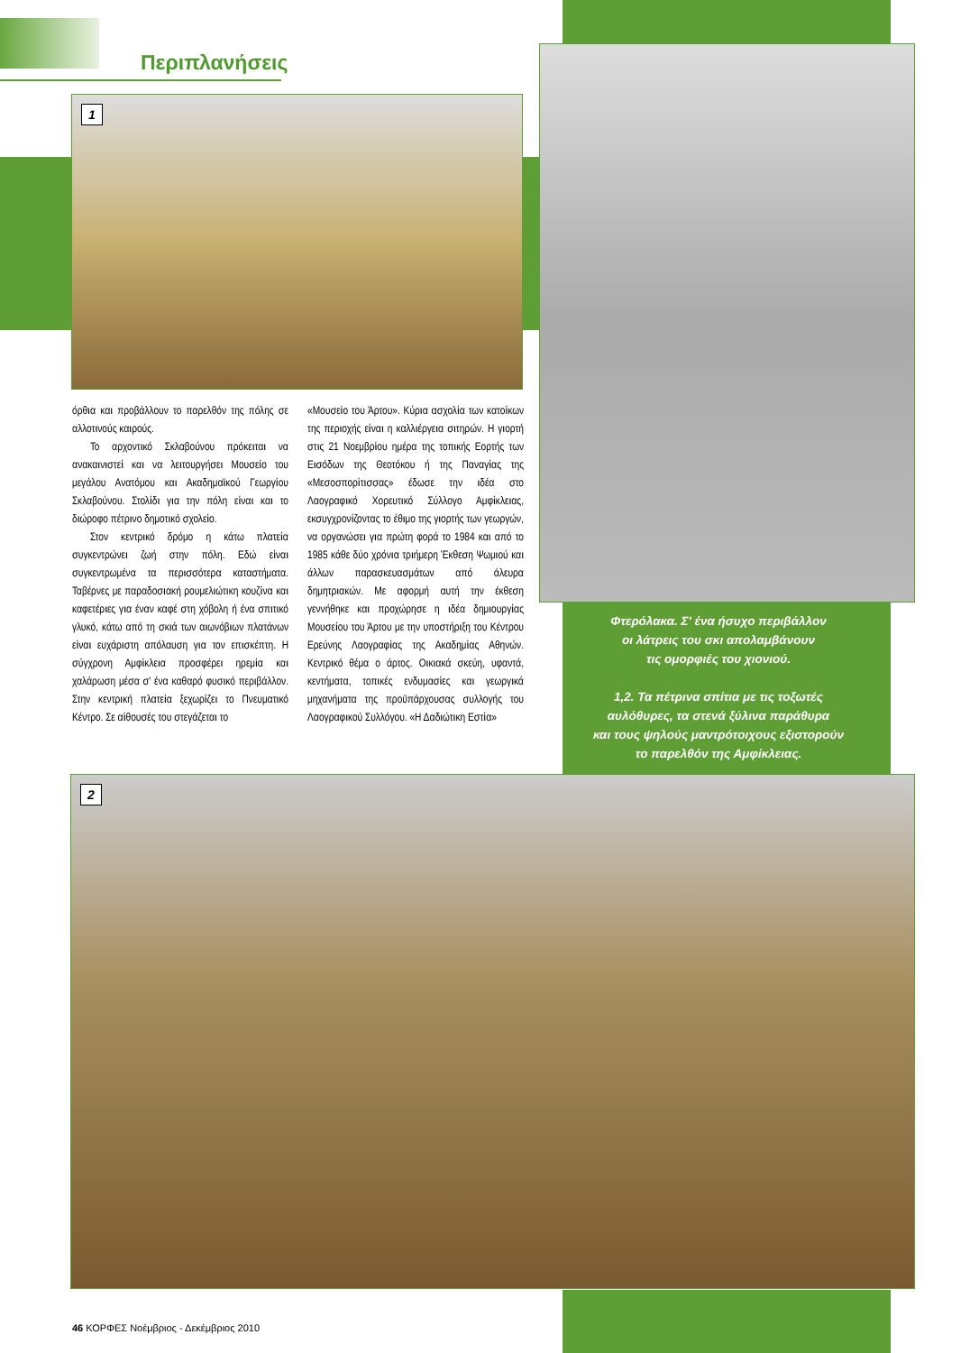Περιπλανήσεις
1
2
όρθια και προβάλλουν το παρελθόν της πόλης σε αλλοτινούς καιρούς.
Το αρχοντικό Σκλαβούνου πρόκειται να ανακαινιστεί και να λειτουργήσει Μουσείο του μεγάλου Ανατόμου και Ακαδημαϊκού Γεωργίου Σκλαβούνου. Στολίδι για την πόλη είναι και το διώροφο πέτρινο δημοτικό σχολείο.
Στον κεντρικό δρόμο η κάτω πλατεία συγκεντρώνει ζωή στην πόλη. Εδώ είναι συγκεντρωμένα τα περισσότερα καταστήματα. Ταβέρνες με παραδοσιακή ρουμελιώτικη κουζίνα και καφετέριες για έναν καφέ στη χόβολη ή ένα σπιτικό γλυκό, κάτω από τη σκιά των αιωνόβιων πλατάνων είναι ευχάριστη απόλαυση για τον επισκέπτη. Η σύγχρονη Αμφίκλεια προσφέρει ηρεμία και χαλάρωση μέσα σ' ένα καθαρό φυσικό περιβάλλον. Στην κεντρική πλατεία ξεχωρίζει το Πνευματικό Κέντρο. Σε αίθουσές του στεγάζεται το
«Μουσείο του Άρτου». Κύρια ασχολία των κατοίκων της περιοχής είναι η καλλιέργεια σιτηρών. Η γιορτή στις 21 Νοεμβρίου ημέρα της τοπικής Εορτής των Εισόδων της Θεοτόκου ή της Παναγίας της «Μεσοσπορίτισσας» έδωσε την ιδέα στο Λαογραφικό Χορευτικό Σύλλογο Αμφίκλειας, εκσυγχρονίζοντας το έθιμο της γιορτής των γεωργών, να οργανώσει για πρώτη φορά το 1984 και από το 1985 κάθε δύο χρόνια τριήμερη Έκθεση Ψωμιού και άλλων παρασκευασμάτων από άλευρα δημητριακών. Με αφορμή αυτή την έκθεση γεννήθηκε και προχώρησε η ιδέα δημιουργίας Μουσείου του Άρτου με την υποστήριξη του Κέντρου Ερεύνης Λαογραφίας της Ακαδημίας Αθηνών. Κεντρικό θέμα ο άρτος. Οικιακά σκεύη, υφαντά, κεντήματα, τοπικές ενδυμασίες και γεωργικά μηχανήματα της προϋπάρχουσας συλλογής του Λαογραφικού Συλλόγου. «Η Δαδιώτικη Εστία»
Φτερόλακα. Σ' ένα ήσυχο περιβάλλον
οι λάτρεις του σκι απολαμβάνουν
τις ομορφιές του χιονιού.
1,2. Τα πέτρινα σπίτια με τις τοξωτές
αυλόθυρες, τα στενά ξύλινα παράθυρα
και τους ψηλούς μαντρότοιχους εξιστορούν
το παρελθόν της Αμφίκλειας.
46 ΚΟΡΦΕΣ Νοέμβριος - Δεκέμβριος 2010